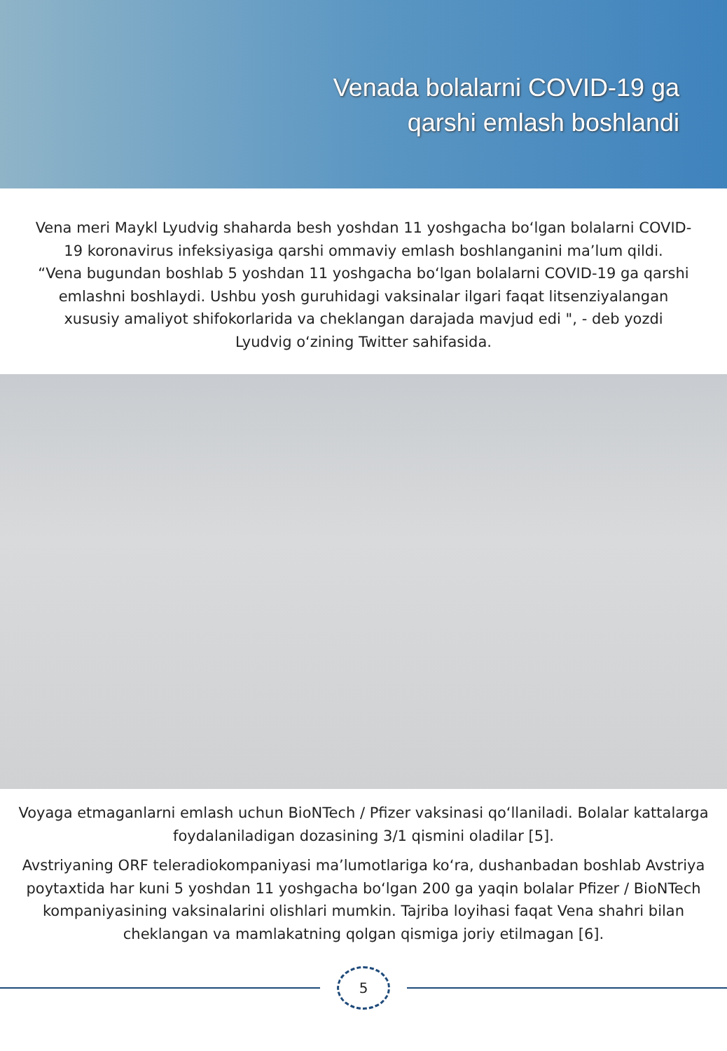Venada bolalarni COVID-19 ga
qarshi emlash boshlandi
Vena meri Maykl Lyudvig shaharda besh yoshdan 11 yoshgacha bo‘lgan bolalarni COVID-19 koronavirus infeksiyasiga qarshi ommaviy emlash boshlanganini ma’lum qildi.
“Vena bugundan boshlab 5 yoshdan 11 yoshgacha bo‘lgan bolalarni COVID-19 ga qarshi emlashni boshlaydi. Ushbu yosh guruhidagi vaksinalar ilgari faqat litsenziyalangan xususiy amaliyot shifokorlarida va cheklangan darajada mavjud edi ", - deb yozdi Lyudvig o‘zining Twitter sahifasida.
Voyaga etmaganlarni emlash uchun BioNTech / Pfizer vaksinasi qo‘llaniladi. Bolalar kattalarga foydalaniladigan dozasining 3/1 qismini oladilar [5].
Avstriyaning ORF teleradiokompaniyasi ma’lumotlariga ko‘ra, dushanbadan boshlab Avstriya poytaxtida har kuni 5 yoshdan 11 yoshgacha bo‘lgan 200 ga yaqin bolalar Pfizer / BioNTech kompaniyasining vaksinalarini olishlari mumkin. Tajriba loyihasi faqat Vena shahri bilan cheklangan va mamlakatning qolgan qismiga joriy etilmagan [6].
5